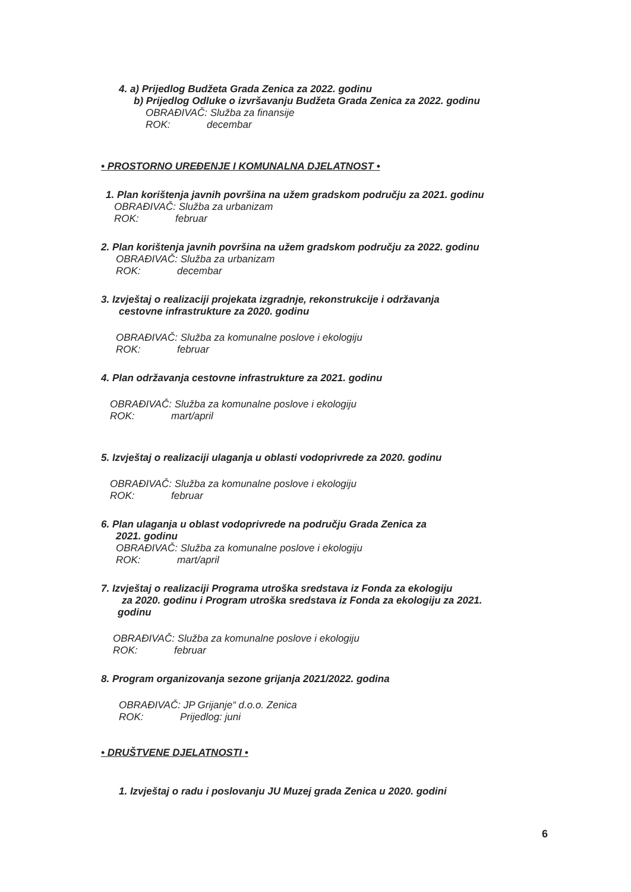4. a) Prijedlog Budžeta Grada Zenica za 2022. godinu
b) Prijedlog Odluke o izvršavanju Budžeta Grada Zenica za 2022. godinu
OBRAĐIVAČ: Služba za finansije
ROK: decembar
• PROSTORNO UREĐENJE I KOMUNALNA DJELATNOST •
1. Plan korištenja javnih površina na užem gradskom području za 2021. godinu
OBRAĐIVAČ: Služba za urbanizam
ROK: februar
2. Plan korištenja javnih površina na užem gradskom području za 2022. godinu
OBRAĐIVAČ: Služba za urbanizam
ROK: decembar
3. Izvještaj o realizaciji projekata izgradnje, rekonstrukcije i održavanja
cestovne infrastrukture za 2020. godinu
OBRAĐIVAČ: Služba za komunalne poslove i ekologiju
ROK: februar
4. Plan održavanja cestovne infrastrukture za 2021. godinu
OBRAĐIVAČ: Služba za komunalne poslove i ekologiju
ROK: mart/april
5. Izvještaj o realizaciji ulaganja u oblasti vodoprivrede za 2020. godinu
OBRAĐIVAČ: Služba za komunalne poslove i ekologiju
ROK: februar
6. Plan ulaganja u oblast vodoprivrede na području Grada Zenica za
2021. godinu
OBRAĐIVAČ: Služba za komunalne poslove i ekologiju
ROK: mart/april
7. Izvještaj o realizaciji Programa utroška sredstava iz Fonda za ekologiju
za 2020. godinu i Program utroška sredstava iz Fonda za ekologiju za 2021.
godinu
OBRAĐIVAČ: Služba za komunalne poslove i ekologiju
ROK: februar
8. Program organizovanja sezone grijanja 2021/2022. godina
OBRAĐIVAČ: JP Grijanje“ d.o.o. Zenica
ROK: Prijedlog: juni
• DRUŠTVENE DJELATNOSTI •
1. Izvještaj o radu i poslovanju JU Muzej grada Zenica u 2020. godini
6